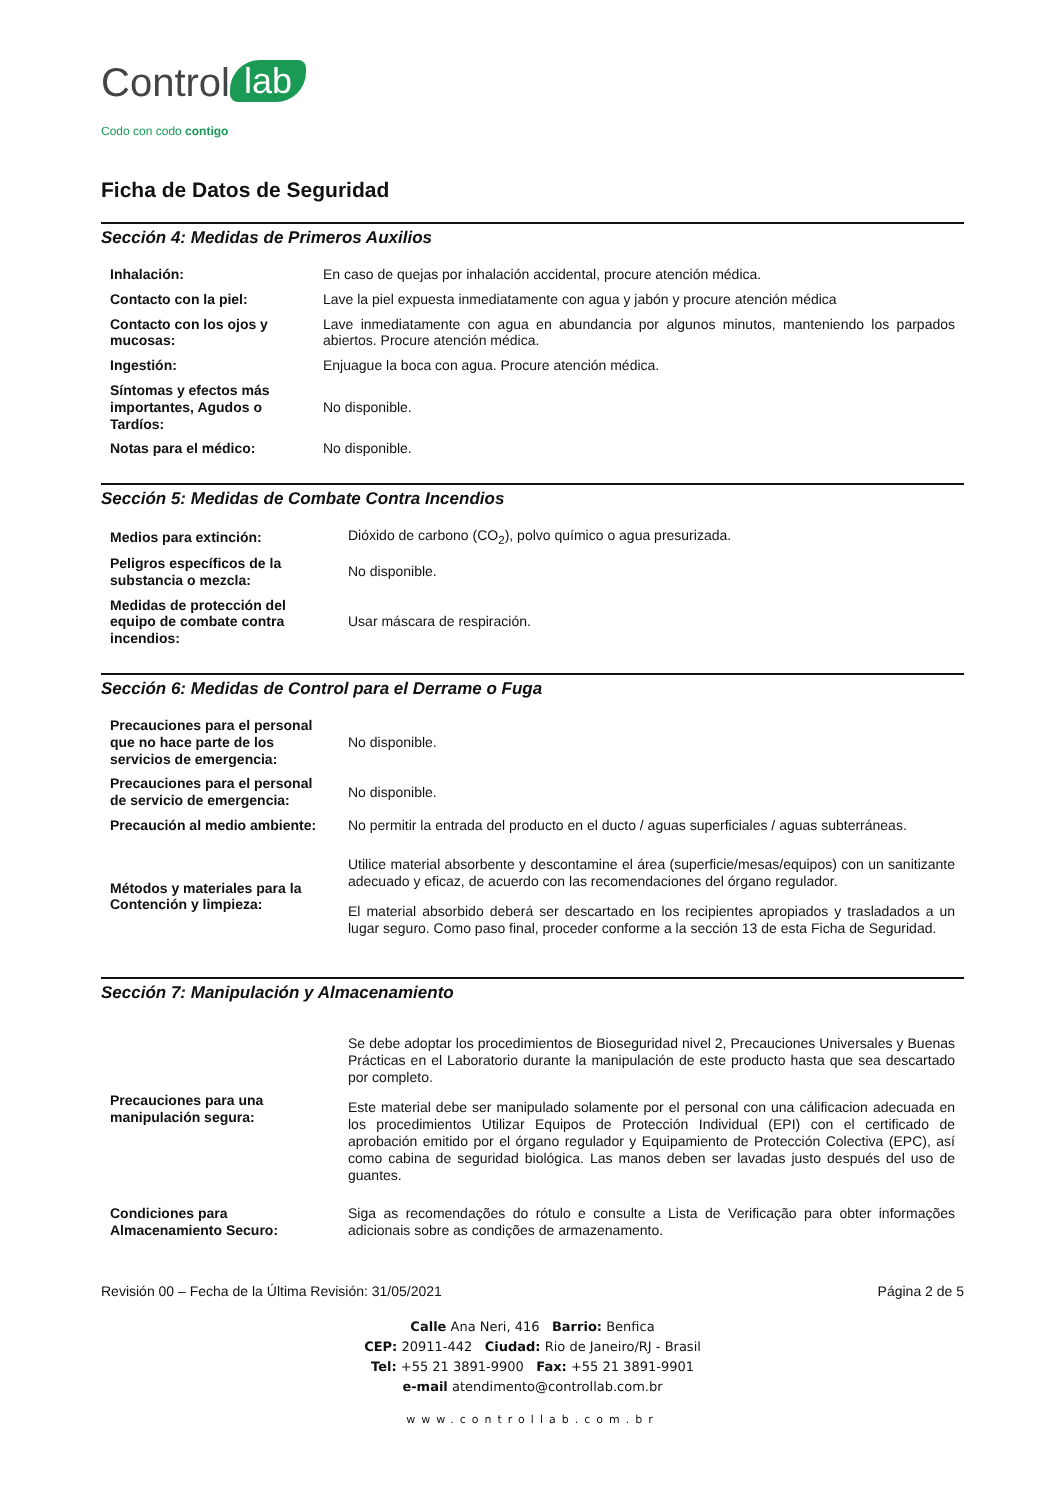Control lab
Codo con codo contigo
Ficha de Datos de Seguridad
Sección 4: Medidas de Primeros Auxilios
| Inhalación: | En caso de quejas por inhalación accidental, procure atención médica. |
| Contacto con la piel: | Lave la piel expuesta inmediatamente con agua y jabón y procure atención médica |
| Contacto con los ojos y mucosas: | Lave inmediatamente con agua en abundancia por algunos minutos, manteniendo los parpados abiertos. Procure atención médica. |
| Ingestión: | Enjuague la boca con agua. Procure atención médica. |
| Síntomas y efectos más importantes, Agudos o Tardíos: | No disponible. |
| Notas para el médico: | No disponible. |
Sección 5: Medidas de Combate Contra Incendios
| Medios para extinción: | Dióxido de carbono (CO<sub>2</sub>), polvo químico o agua presurizada. |
| Peligros específicos de la substancia o mezcla: | No disponible. |
| Medidas de protección del equipo de combate contra incendios: | Usar máscara de respiración. |
Sección 6: Medidas de Control para el Derrame o Fuga
| Precauciones para el personal que no hace parte de los servicios de emergencia: | No disponible. |
| Precauciones para el personal de servicio de emergencia: | No disponible. |
| Precaución al medio ambiente: | No permitir la entrada del producto en el ducto / aguas superficiales / aguas subterráneas. |
| Métodos y materiales para la Contención y limpieza: | Utilice material absorbente y descontamine el área (superficie/mesas/equipos) con un sanitizante adecuado y eficaz, de acuerdo con las recomendaciones del órgano regulador. El material absorbido deberá ser descartado en los recipientes apropiados y trasladados a un lugar seguro. Como paso final, proceder conforme a la sección 13 de esta Ficha de Seguridad. |
Sección 7: Manipulación y Almacenamiento
| Precauciones para una manipulación segura: | Se debe adoptar los procedimientos de Bioseguridad nivel 2, Precauciones Universales y Buenas Prácticas en el Laboratorio durante la manipulación de este producto hasta que sea descartado por completo. Este material debe ser manipulado solamente por el personal con una cálificacion adecuada en los procedimientos Utilizar Equipos de Protección Individual (EPI) con el certificado de aprobación emitido por el órgano regulador y Equipamiento de Protección Colectiva (EPC), así como cabina de seguridad biológica. Las manos deben ser lavadas justo después del uso de guantes. |
| Condiciones para Almacenamiento Securo: | Siga as recomendações do rótulo e consulte a Lista de Verificação para obter informações adicionais sobre as condições de armazenamento. |
Revisión 00 – Fecha de la Última Revisión: 31/05/2021 Página 2 de 5
Calle Ana Neri, 416 Barrio: Benfica
CEP: 20911-442 Ciudad: Rio de Janeiro/RJ - Brasil
Tel: +55 21 3891-9900 Fax: +55 21 3891-9901
e-mail atendimento@controllab.com.br
www.controllab.com.br